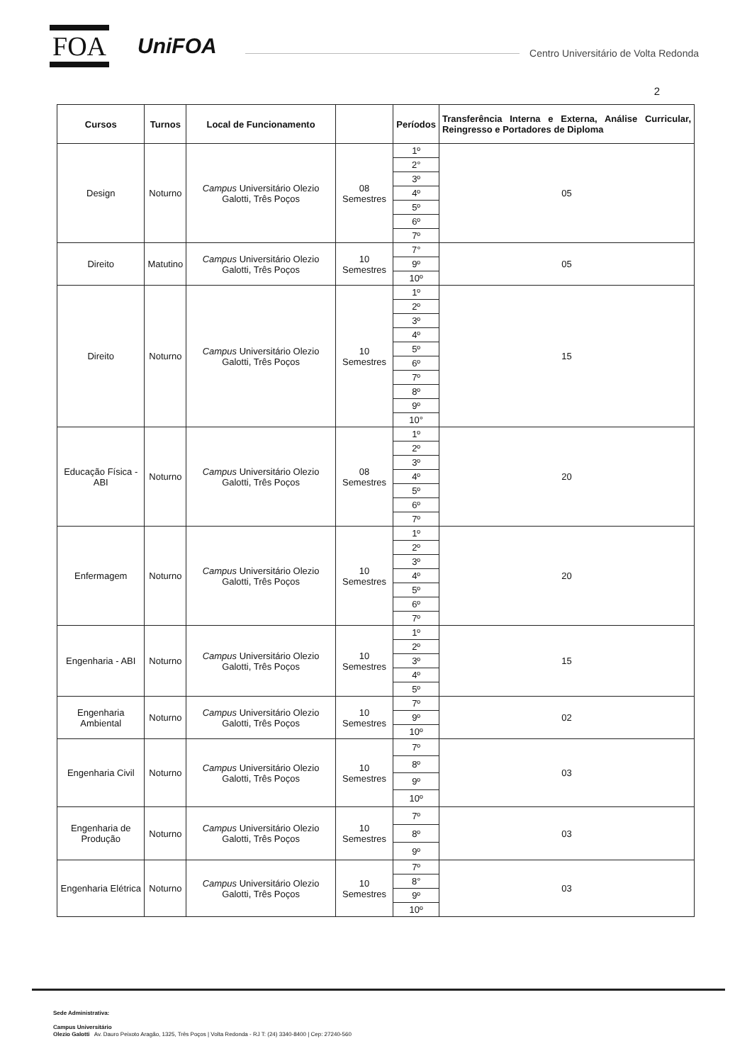FOA
UniFOA
Centro Universitário de Volta Redonda
2
| Cursos | Turnos | Local de Funcionamento | | Períodos | Transferência Interna e Externa, Análise Curricular, Reingresso e Portadores de Diploma |
| --- | --- | --- | --- | --- | --- |
| Design | Noturno | Campus Universitário Olezio Galotti, Três Poços | 08 Semestres | 1º | 05 |
| | | | | 2° | |
| | | | | 3º | |
| | | | | 4º | |
| | | | | 5º | |
| | | | | 6º | |
| | | | | 7º | |
| Direito | Matutino | Campus Universitário Olezio Galotti, Três Poços | 10 Semestres | 7° | 05 |
| | | | | 9º | |
| | | | | 10º | |
| Direito | Noturno | Campus Universitário Olezio Galotti, Três Poços | 10 Semestres | 1º | 15 |
| | | | | 2º | |
| | | | | 3º | |
| | | | | 4º | |
| | | | | 5º | |
| | | | | 6º | |
| | | | | 7º | |
| | | | | 8º | |
| | | | | 9º | |
| | | | | 10° | |
| Educação Física - ABI | Noturno | Campus Universitário Olezio Galotti, Três Poços | 08 Semestres | 1º | 20 |
| | | | | 2º | |
| | | | | 3º | |
| | | | | 4º | |
| | | | | 5º | |
| | | | | 6º | |
| | | | | 7º | |
| Enfermagem | Noturno | Campus Universitário Olezio Galotti, Três Poços | 10 Semestres | 1º | 20 |
| | | | | 2º | |
| | | | | 3º | |
| | | | | 4º | |
| | | | | 5º | |
| | | | | 6º | |
| | | | | 7º | |
| Engenharia - ABI | Noturno | Campus Universitário Olezio Galotti, Três Poços | 10 Semestres | 1º | 15 |
| | | | | 2º | |
| | | | | 3º | |
| | | | | 4º | |
| | | | | 5º | |
| Engenharia Ambiental | Noturno | Campus Universitário Olezio Galotti, Três Poços | 10 Semestres | 7º | 02 |
| | | | | 9º | |
| | | | | 10º | |
| Engenharia Civil | Noturno | Campus Universitário Olezio Galotti, Três Poços | 10 Semestres | 7º | 03 |
| | | | | 8º | |
| | | | | 9º | |
| | | | | 10º | |
| Engenharia de Produção | Noturno | Campus Universitário Olezio Galotti, Três Poços | 10 Semestres | 7º | 03 |
| | | | | 8º | |
| | | | | 9º | |
| Engenharia Elétrica | Noturno | Campus Universitário Olezio Galotti, Três Poços | 10 Semestres | 7º | 03 |
| | | | | 8° | |
| | | | | 9º | |
| | | | | 10º | |
Sede Administrativa:
Campus Universitário
Olezio Galotti Av. Dauro Peixoto Aragão, 1325, Três Poços | Volta Redonda - RJ T: (24) 3340-8400 | Cep: 27240-560